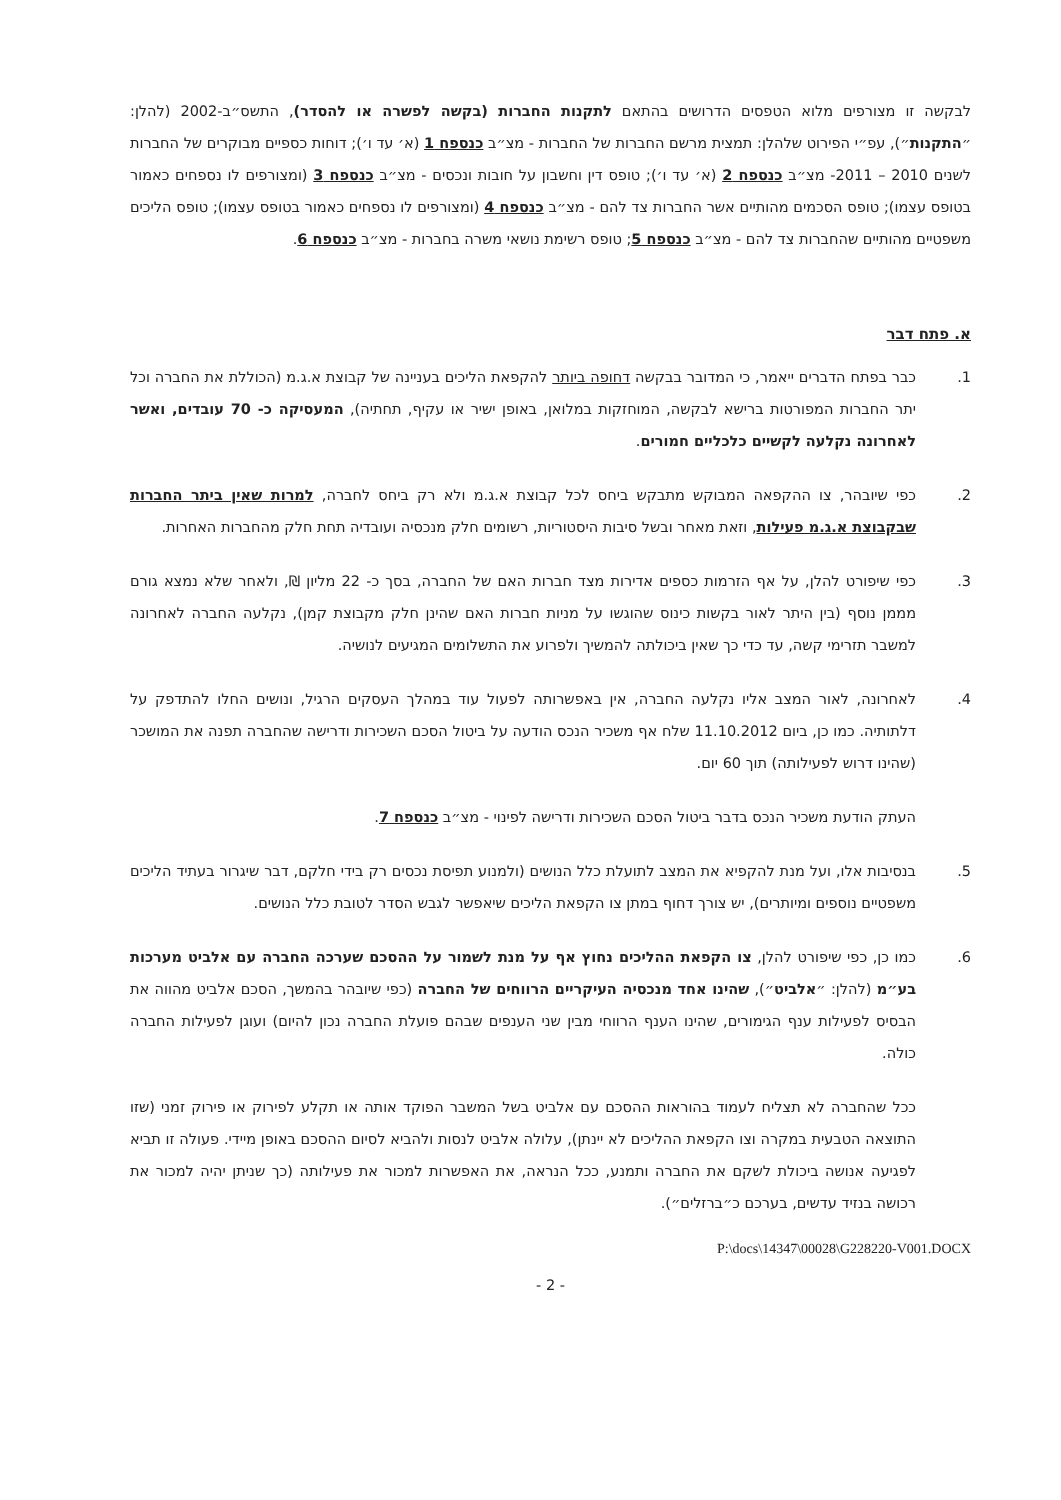לבקשה זו מצורפים מלוא הטפסים הדרושים בהתאם לתקנות החברות (בקשה לפשרה או להסדר), התשס״ב-2002 (להלן: ״התקנות״), עפ״י הפירוט שלהלן: תמצית מרשם החברות של החברות - מצ״ב כנספח 1 (א׳ עד ו׳); דוחות כספיים מבוקרים של החברות לשנים 2010 – 2011- מצ״ב כנספח 2 (א׳ עד ו׳); טופס דין וחשבון על חובות ונכסים - מצ״ב כנספח 3 (ומצורפים לו נספחים כאמור בטופס עצמו); טופס הסכמים מהותיים אשר החברות צד להם - מצ״ב כנספח 4 (ומצורפים לו נספחים כאמור בטופס עצמו); טופס הליכים משפטיים מהותיים שהחברות צד להם - מצ״ב כנספח 5; טופס רשימת נושאי משרה בחברות - מצ״ב כנספח 6.
א. פתח דבר
1. כבר בפתח הדברים ייאמר, כי המדובר בבקשה דחופה ביותר להקפאת הליכים בעניינה של קבוצת א.ג.מ (הכוללת את החברה וכל יתר החברות המפורטות ברישא לבקשה, המוחזקות במלואן, באופן ישיר או עקיף, תחתיה), המעסיקה כ- 70 עובדים, ואשר לאחרונה נקלעה לקשיים כלכליים חמורים.
2. כפי שיובהר, צו ההקפאה המבוקש מתבקש ביחס לכל קבוצת א.ג.מ ולא רק ביחס לחברה, למרות שאין ביתר החברות שבקבוצת א.ג.מ פעילות, וזאת מאחר ובשל סיבות היסטוריות, רשומים חלק מנכסיה ועובדיה תחת חלק מהחברות האחרות.
3. כפי שיפורט להלן, על אף הזרמות כספים אדירות מצד חברות האם של החברה, בסך כ- 22 מליון ₪, ולאחר שלא נמצא גורם מממן נוסף (בין היתר לאור בקשות כינוס שהוגשו על מניות חברות האם שהינן חלק מקבוצת קמן), נקלעה החברה לאחרונה למשבר תזרימי קשה, עד כדי כך שאין ביכולתה להמשיך ולפרוע את התשלומים המגיעים לנושיה.
4. לאחרונה, לאור המצב אליו נקלעה החברה, אין באפשרותה לפעול עוד במהלך העסקים הרגיל, ונושים החלו להתדפק על דלתותיה. כמו כן, ביום 11.10.2012 שלח אף משכיר הנכס הודעה על ביטול הסכם השכירות ודרישה שהחברה תפנה את המושכר (שהינו דרוש לפעילותה) תוך 60 יום.
העתק הודעת משכיר הנכס בדבר ביטול הסכם השכירות ודרישה לפינוי - מצ״ב כנספח 7.
5. בנסיבות אלו, ועל מנת להקפיא את המצב לתועלת כלל הנושים (ולמנוע תפיסת נכסים רק בידי חלקם, דבר שיגרור בעתיד הליכים משפטיים נוספים ומיותרים), יש צורך דחוף במתן צו הקפאת הליכים שיאפשר לגבש הסדר לטובת כלל הנושים.
6. כמו כן, כפי שיפורט להלן, צו הקפאת ההליכים נחוץ אף על מנת לשמור על ההסכם שערכה החברה עם אלביט מערכות בע״מ (להלן: ״אלביט״), שהינו אחד מנכסיה העיקריים הרווחים של החברה (כפי שיובהר בהמשך, הסכם אלביט מהווה את הבסיס לפעילות ענף הגימורים, שהינו הענף הרווחי מבין שני הענפים שבהם פועלת החברה נכון להיום) ועוגן לפעילות החברה כולה.
ככל שהחברה לא תצליח לעמוד בהוראות ההסכם עם אלביט בשל המשבר הפוקד אותה או תקלע לפירוק או פירוק זמני (שזו התוצאה הטבעית במקרה וצו הקפאת ההליכים לא יינתן), עלולה אלביט לנסות ולהביא לסיום ההסכם באופן מיידי. פעולה זו תביא לפגיעה אנושה ביכולת לשקם את החברה ותמנע, ככל הנראה, את האפשרות למכור את פעילותה (כך שניתן יהיה למכור את רכושה בנזיד עדשים, בערכם כ״ברזלים״).
P:\docs\14347\00028\G228220-V001.DOCX
- 2 -